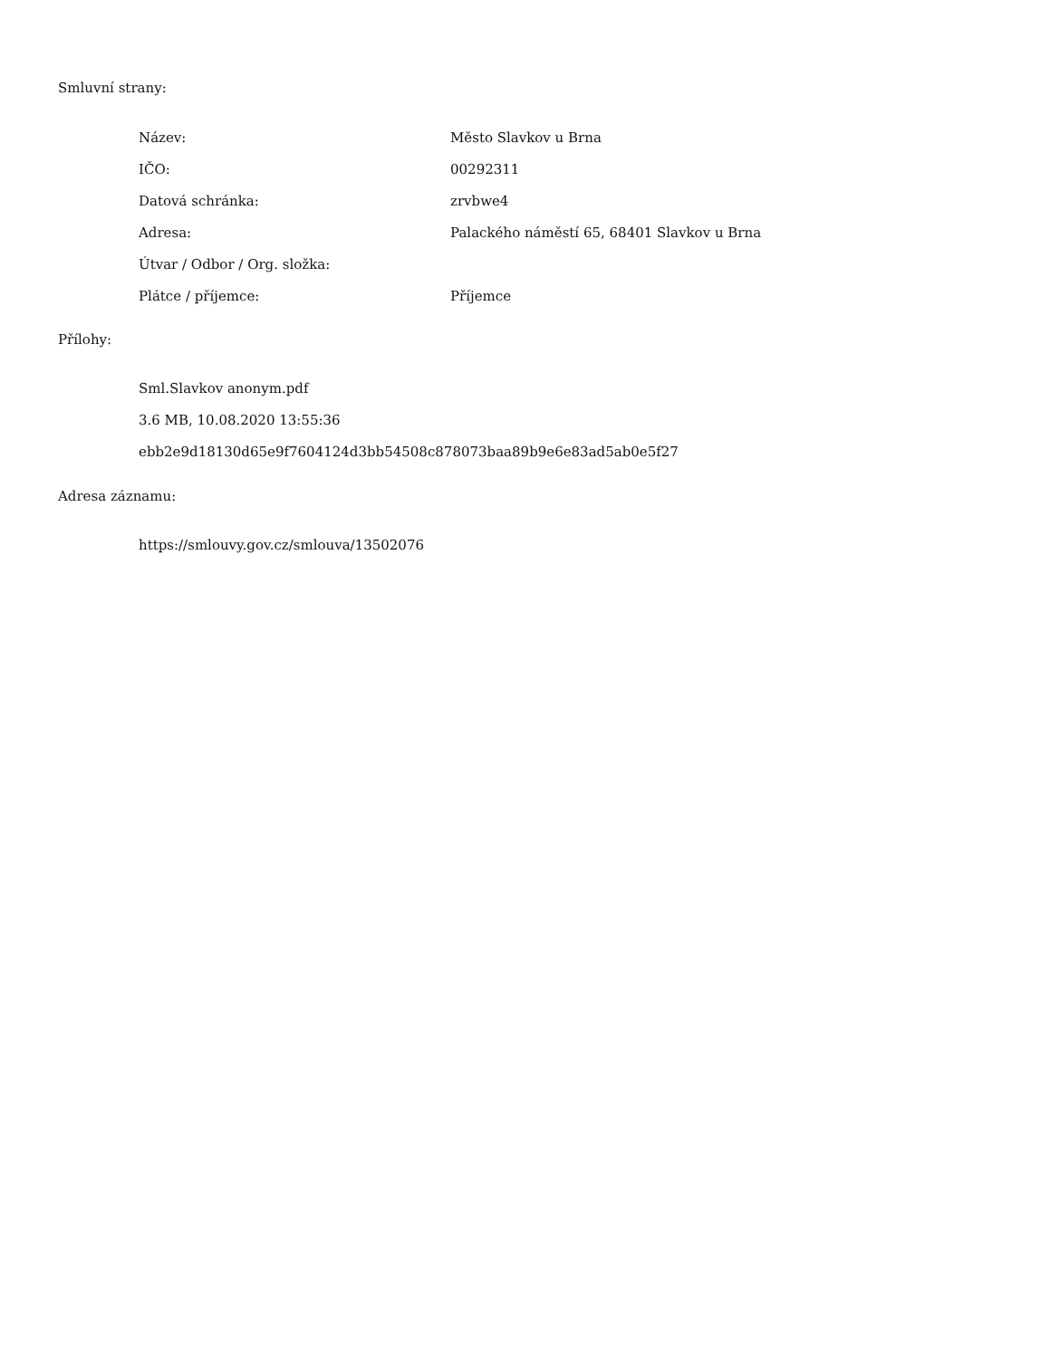Smluvní strany:
| Název: | Město Slavkov u Brna |
| IČO: | 00292311 |
| Datová schránka: | zrvbwe4 |
| Adresa: | Palackého náměstí 65, 68401 Slavkov u Brna |
| Útvar / Odbor / Org. složka: | |
| Plátce / příjemce: | Příjemce |
Přílohy:
Sml.Slavkov anonym.pdf
3.6 MB, 10.08.2020 13:55:36
ebb2e9d18130d65e9f7604124d3bb54508c878073baa89b9e6e83ad5ab0e5f27
Adresa záznamu:
https://smlouvy.gov.cz/smlouva/13502076